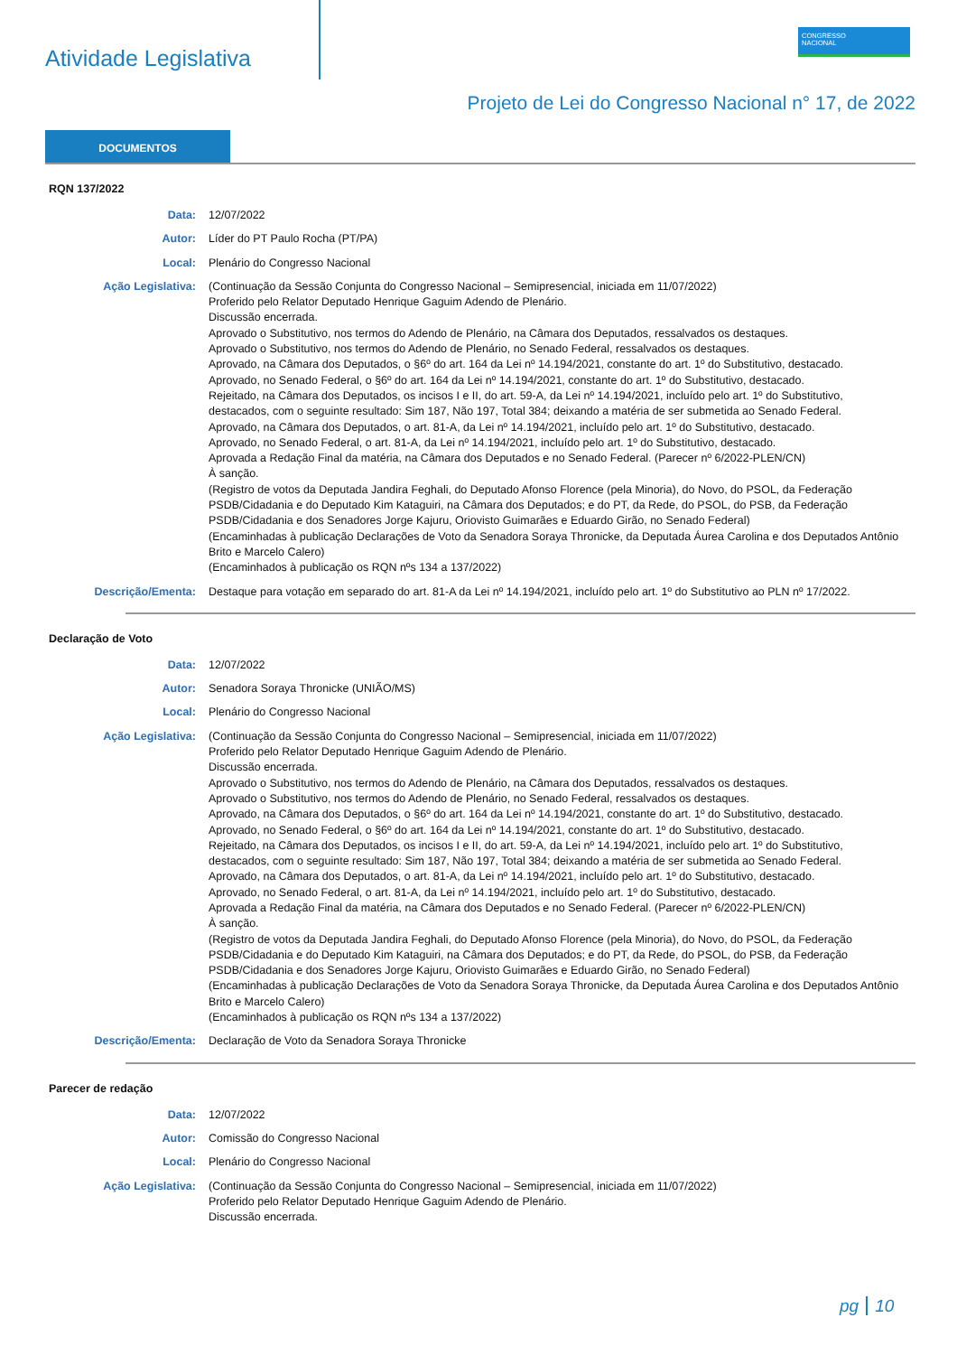Atividade Legislativa
CONGRESSO
NACIONAL
Projeto de Lei do Congresso Nacional n° 17, de 2022
DOCUMENTOS
RQN 137/2022
Data: 12/07/2022
Autor: Líder do PT Paulo Rocha (PT/PA)
Local: Plenário do Congresso Nacional
Ação Legislativa: (Continuação da Sessão Conjunta do Congresso Nacional – Semipresencial, iniciada em 11/07/2022)
Proferido pelo Relator Deputado Henrique Gaguim Adendo de Plenário.
Discussão encerrada.
Aprovado o Substitutivo, nos termos do Adendo de Plenário, na Câmara dos Deputados, ressalvados os destaques.
Aprovado o Substitutivo, nos termos do Adendo de Plenário, no Senado Federal, ressalvados os destaques.
Aprovado, na Câmara dos Deputados, o §6º do art. 164 da Lei nº 14.194/2021, constante do art. 1º do Substitutivo, destacado.
Aprovado, no Senado Federal, o §6º do art. 164 da Lei nº 14.194/2021, constante do art. 1º do Substitutivo, destacado.
Rejeitado, na Câmara dos Deputados, os incisos I e II, do art. 59-A, da Lei nº 14.194/2021, incluído pelo art. 1º do Substitutivo, destacados, com o seguinte resultado: Sim 187, Não 197, Total 384; deixando a matéria de ser submetida ao Senado Federal.
Aprovado, na Câmara dos Deputados, o art. 81-A, da Lei nº 14.194/2021, incluído pelo art. 1º do Substitutivo, destacado.
Aprovado, no Senado Federal, o art. 81-A, da Lei nº 14.194/2021, incluído pelo art. 1º do Substitutivo, destacado.
Aprovada a Redação Final da matéria, na Câmara dos Deputados e no Senado Federal. (Parecer nº 6/2022-PLEN/CN)
À sanção.
(Registro de votos da Deputada Jandira Feghali, do Deputado Afonso Florence (pela Minoria), do Novo, do PSOL, da Federação PSDB/Cidadania e do Deputado Kim Kataguiri, na Câmara dos Deputados; e do PT, da Rede, do PSOL, do PSB, da Federação PSDB/Cidadania e dos Senadores Jorge Kajuru, Oriovisto Guimarães e Eduardo Girão, no Senado Federal)
(Encaminhadas à publicação Declarações de Voto da Senadora Soraya Thronicke, da Deputada Áurea Carolina e dos Deputados Antônio Brito e Marcelo Calero)
(Encaminhados à publicação os RQN nºs 134 a 137/2022)
Descrição/Ementa: Destaque para votação em separado do art. 81-A da Lei nº 14.194/2021, incluído pelo art. 1º do Substitutivo ao PLN nº 17/2022.
Declaração de Voto
Data: 12/07/2022
Autor: Senadora Soraya Thronicke (UNIÃO/MS)
Local: Plenário do Congresso Nacional
Ação Legislativa: (Continuação da Sessão Conjunta do Congresso Nacional – Semipresencial, iniciada em 11/07/2022)
Proferido pelo Relator Deputado Henrique Gaguim Adendo de Plenário.
Discussão encerrada.
Aprovado o Substitutivo, nos termos do Adendo de Plenário, na Câmara dos Deputados, ressalvados os destaques.
Aprovado o Substitutivo, nos termos do Adendo de Plenário, no Senado Federal, ressalvados os destaques.
Aprovado, na Câmara dos Deputados, o §6º do art. 164 da Lei nº 14.194/2021, constante do art. 1º do Substitutivo, destacado.
Aprovado, no Senado Federal, o §6º do art. 164 da Lei nº 14.194/2021, constante do art. 1º do Substitutivo, destacado.
Rejeitado, na Câmara dos Deputados, os incisos I e II, do art. 59-A, da Lei nº 14.194/2021, incluído pelo art. 1º do Substitutivo, destacados, com o seguinte resultado: Sim 187, Não 197, Total 384; deixando a matéria de ser submetida ao Senado Federal.
Aprovado, na Câmara dos Deputados, o art. 81-A, da Lei nº 14.194/2021, incluído pelo art. 1º do Substitutivo, destacado.
Aprovado, no Senado Federal, o art. 81-A, da Lei nº 14.194/2021, incluído pelo art. 1º do Substitutivo, destacado.
Aprovada a Redação Final da matéria, na Câmara dos Deputados e no Senado Federal. (Parecer nº 6/2022-PLEN/CN)
À sanção.
(Registro de votos da Deputada Jandira Feghali, do Deputado Afonso Florence (pela Minoria), do Novo, do PSOL, da Federação PSDB/Cidadania e do Deputado Kim Kataguiri, na Câmara dos Deputados; e do PT, da Rede, do PSOL, do PSB, da Federação PSDB/Cidadania e dos Senadores Jorge Kajuru, Oriovisto Guimarães e Eduardo Girão, no Senado Federal)
(Encaminhadas à publicação Declarações de Voto da Senadora Soraya Thronicke, da Deputada Áurea Carolina e dos Deputados Antônio Brito e Marcelo Calero)
(Encaminhados à publicação os RQN nºs 134 a 137/2022)
Descrição/Ementa: Declaração de Voto da Senadora Soraya Thronicke
Parecer de redação
Data: 12/07/2022
Autor: Comissão do Congresso Nacional
Local: Plenário do Congresso Nacional
Ação Legislativa: (Continuação da Sessão Conjunta do Congresso Nacional – Semipresencial, iniciada em 11/07/2022)
Proferido pelo Relator Deputado Henrique Gaguim Adendo de Plenário.
Discussão encerrada.
pg 10